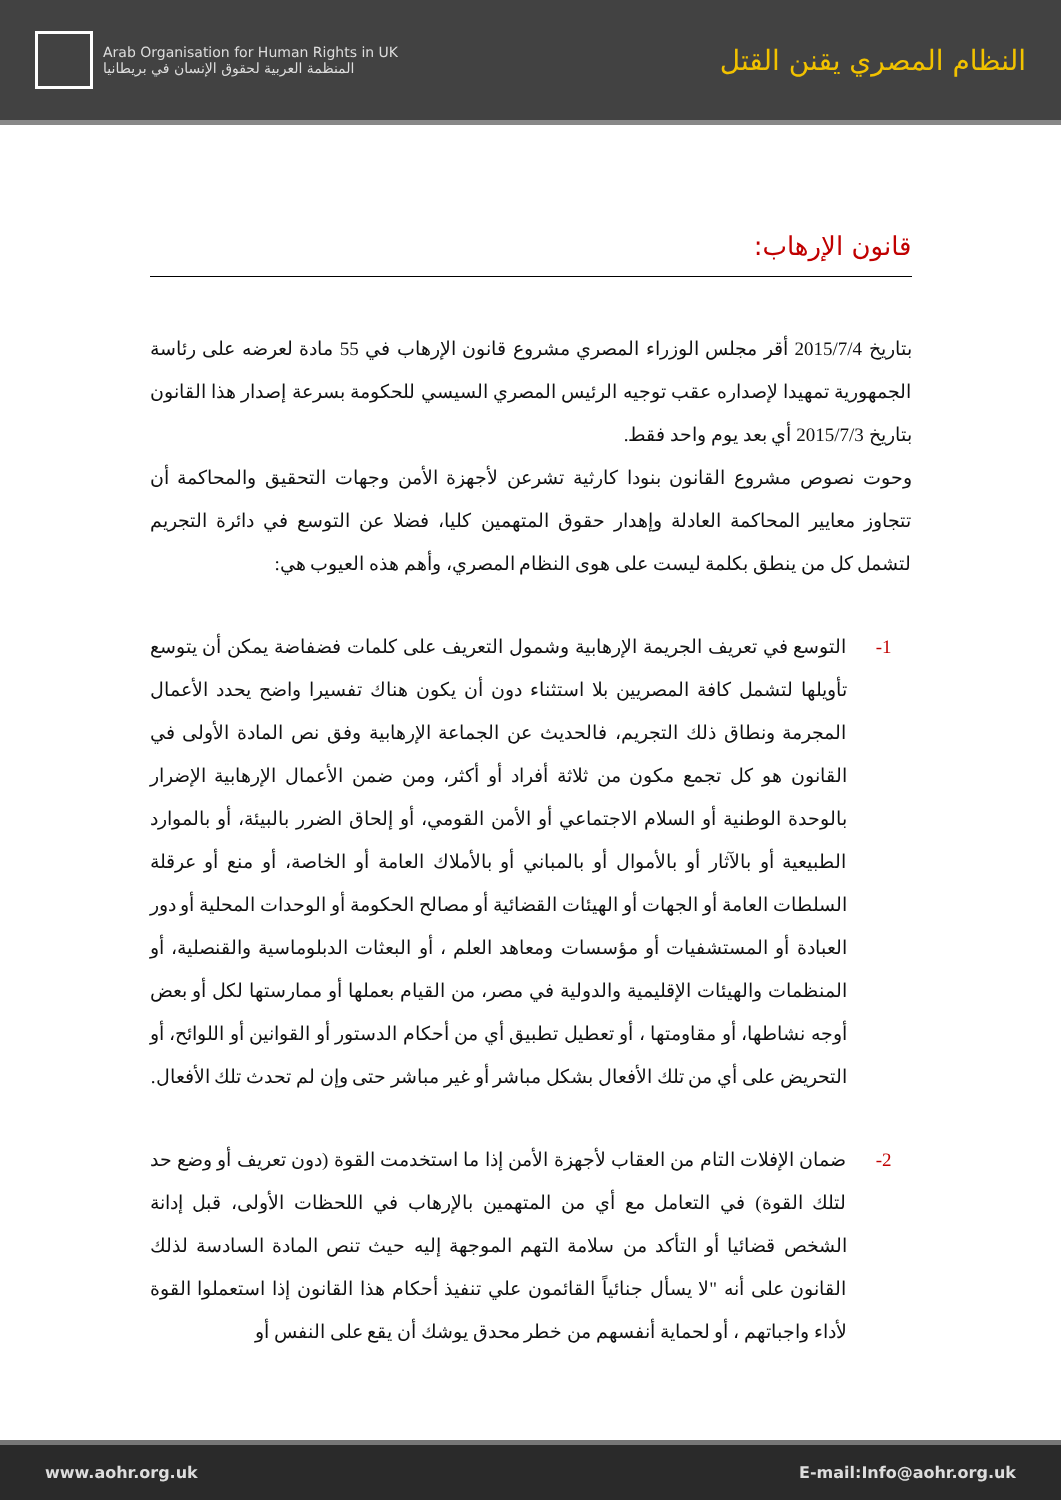Arab Organisation for Human Rights in UK
المنظمة العربية لحقوق الإنسان في بريطانيا
النظام المصري يقنن القتل
قانون الإرهاب:
بتاريخ 2015/7/4 أقر مجلس الوزراء المصري مشروع قانون الإرهاب في 55 مادة لعرضه على رئاسة الجمهورية تمهيدا لإصداره عقب توجيه الرئيس المصري السيسي للحكومة بسرعة إصدار هذا القانون بتاريخ 2015/7/3 أي بعد يوم واحد فقط.
وحوت نصوص مشروع القانون بنودا كارثية تشرعن لأجهزة الأمن وجهات التحقيق والمحاكمة أن تتجاوز معايير المحاكمة العادلة وإهدار حقوق المتهمين كليا، فضلا عن التوسع في دائرة التجريم لتشمل كل من ينطق بكلمة ليست على هوى النظام المصري، وأهم هذه العيوب هي:
1- التوسع في تعريف الجريمة الإرهابية وشمول التعريف على كلمات فضفاضة يمكن أن يتوسع تأويلها لتشمل كافة المصريين بلا استثناء دون أن يكون هناك تفسيرا واضح يحدد الأعمال المجرمة ونطاق ذلك التجريم، فالحديث عن الجماعة الإرهابية وفق نص المادة الأولى في القانون هو كل تجمع مكون من ثلاثة أفراد أو أكثر، ومن ضمن الأعمال الإرهابية الإضرار بالوحدة الوطنية أو السلام الاجتماعي أو الأمن القومي، أو إلحاق الضرر بالبيئة، أو بالموارد الطبيعية أو بالآثار أو بالأموال أو بالمباني أو بالأملاك العامة أو الخاصة، أو منع أو عرقلة السلطات العامة أو الجهات أو الهيئات القضائية أو مصالح الحكومة أو الوحدات المحلية أو دور العبادة أو المستشفيات أو مؤسسات ومعاهد العلم ، أو البعثات الدبلوماسية والقنصلية، أو المنظمات والهيئات الإقليمية والدولية في مصر، من القيام بعملها أو ممارستها لكل أو بعض أوجه نشاطها، أو مقاومتها ، أو تعطيل تطبيق أي من أحكام الدستور أو القوانين أو اللوائح، أو التحريض على أي من تلك الأفعال بشكل مباشر أو غير مباشر حتى وإن لم تحدث تلك الأفعال.
2- ضمان الإفلات التام من العقاب لأجهزة الأمن إذا ما استخدمت القوة (دون تعريف أو وضع حد لتلك القوة) في التعامل مع أي من المتهمين بالإرهاب في اللحظات الأولى، قبل إدانة الشخص قضائيا أو التأكد من سلامة التهم الموجهة إليه حيث تنص المادة السادسة لذلك القانون على أنه "لا يسأل جنائياً القائمون علي تنفيذ أحكام هذا القانون إذا استعملوا القوة لأداء واجباتهم ، أو لحماية أنفسهم من خطر محدق يوشك أن يقع على النفس أو
www.aohr.org.uk E-mail:Info@aohr.org.uk